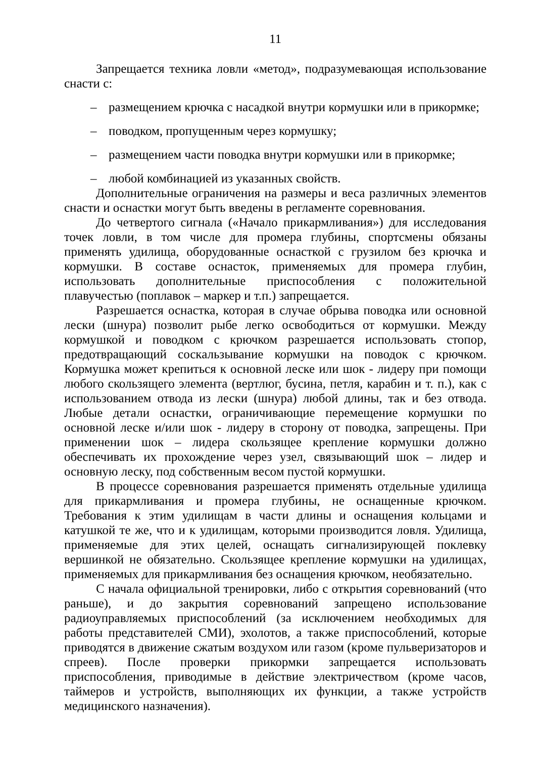11
Запрещается техника ловли «метод», подразумевающая использование снасти с:
– размещением крючка с насадкой внутри кормушки или в прикормке;
– поводком, пропущенным через кормушку;
– размещением части поводка внутри кормушки или в прикормке;
– любой комбинацией из указанных свойств.
Дополнительные ограничения на размеры и веса различных элементов снасти и оснастки могут быть введены в регламенте соревнования.
До четвертого сигнала («Начало прикармливания») для исследования точек ловли, в том числе для промера глубины, спортсмены обязаны применять удилища, оборудованные оснасткой с грузилом без крючка и кормушки. В составе оснасток, применяемых для промера глубин, использовать дополнительные приспособления с положительной плавучестью (поплавок – маркер и т.п.) запрещается.
Разрешается оснастка, которая в случае обрыва поводка или основной лески (шнура) позволит рыбе легко освободиться от кормушки. Между кормушкой и поводком с крючком разрешается использовать стопор, предотвращающий соскальзывание кормушки на поводок с крючком. Кормушка может крепиться к основной леске или шок - лидеру при помощи любого скользящего элемента (вертлюг, бусина, петля, карабин и т. п.), как с использованием отвода из лески (шнура) любой длины, так и без отвода. Любые детали оснастки, ограничивающие перемещение кормушки по основной леске и/или шок - лидеру в сторону от поводка, запрещены. При применении шок – лидера скользящее крепление кормушки должно обеспечивать их прохождение через узел, связывающий шок – лидер и основную леску, под собственным весом пустой кормушки.
В процессе соревнования разрешается применять отдельные удилища для прикармливания и промера глубины, не оснащенные крючком. Требования к этим удилищам в части длины и оснащения кольцами и катушкой те же, что и к удилищам, которыми производится ловля. Удилища, применяемые для этих целей, оснащать сигнализирующей поклевку вершинкой не обязательно. Скользящее крепление кормушки на удилищах, применяемых для прикармливания без оснащения крючком, необязательно.
С начала официальной тренировки, либо с открытия соревнований (что раньше), и до закрытия соревнований запрещено использование радиоуправляемых приспособлений (за исключением необходимых для работы представителей СМИ), эхолотов, а также приспособлений, которые приводятся в движение сжатым воздухом или газом (кроме пульверизаторов и спреев). После проверки прикормки запрещается использовать приспособления, приводимые в действие электричеством (кроме часов, таймеров и устройств, выполняющих их функции, а также устройств медицинского назначения).